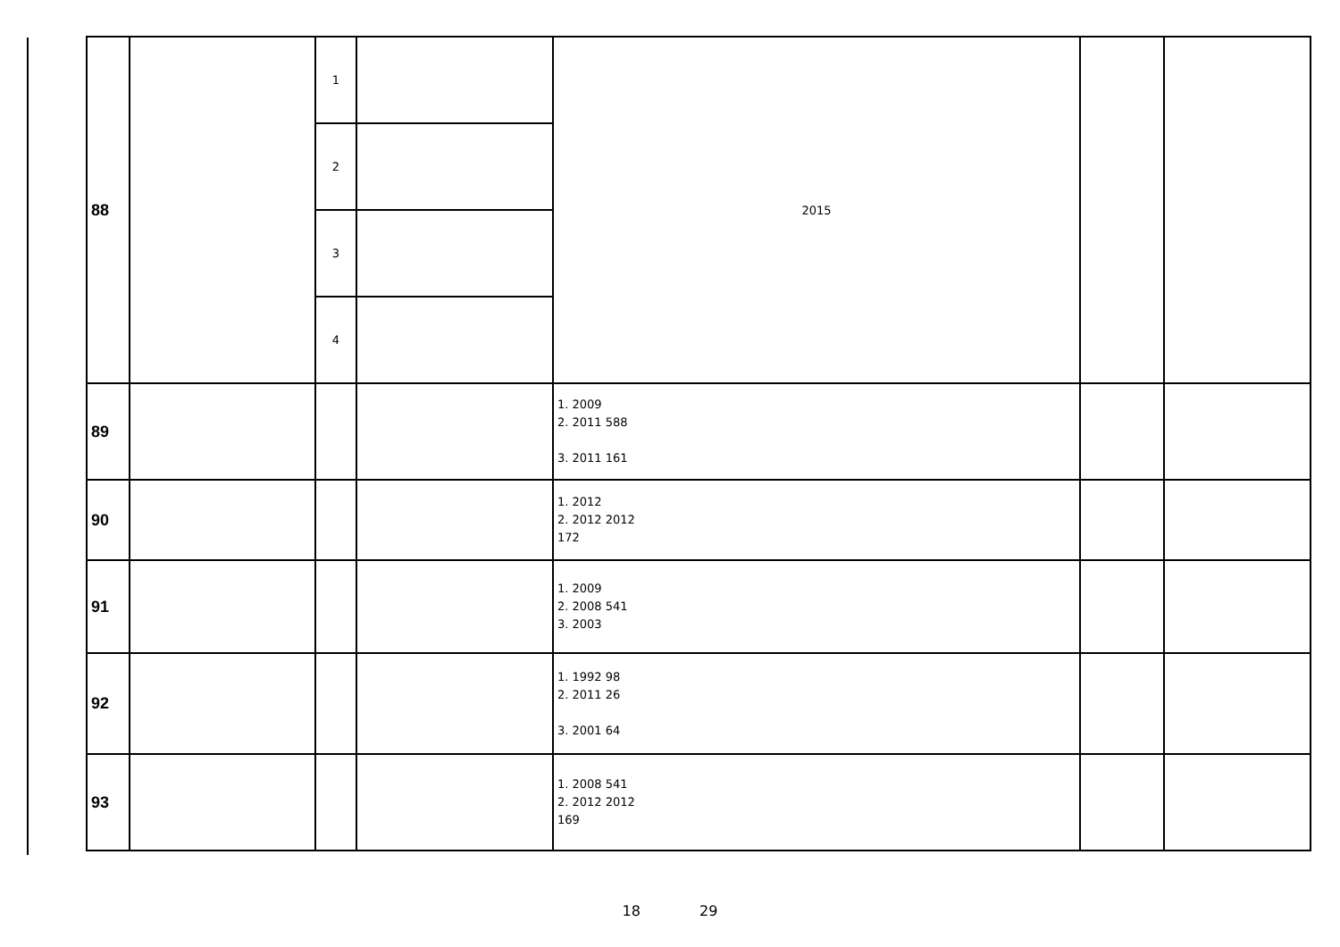| 88 | | 1 | | 2015 | | |
| | | 2 | | | | |
| | | 3 | | | | |
| | | 4 | | | | |
| 89 | | | | 1. 2009 2. 2011 588 3. 2011 161 | | |
| 90 | | | | 1. 2012 2. 2012 2012 172 | | |
| 91 | | | | 1. 2009 2. 2008 541 3. 2003 | | |
| 92 | | | | 1. 1992 98 2. 2011 26 3. 2001 64 | | |
| 93 | | | | 1. 2008 541 2. 2012 2012 169 | | |
18 29